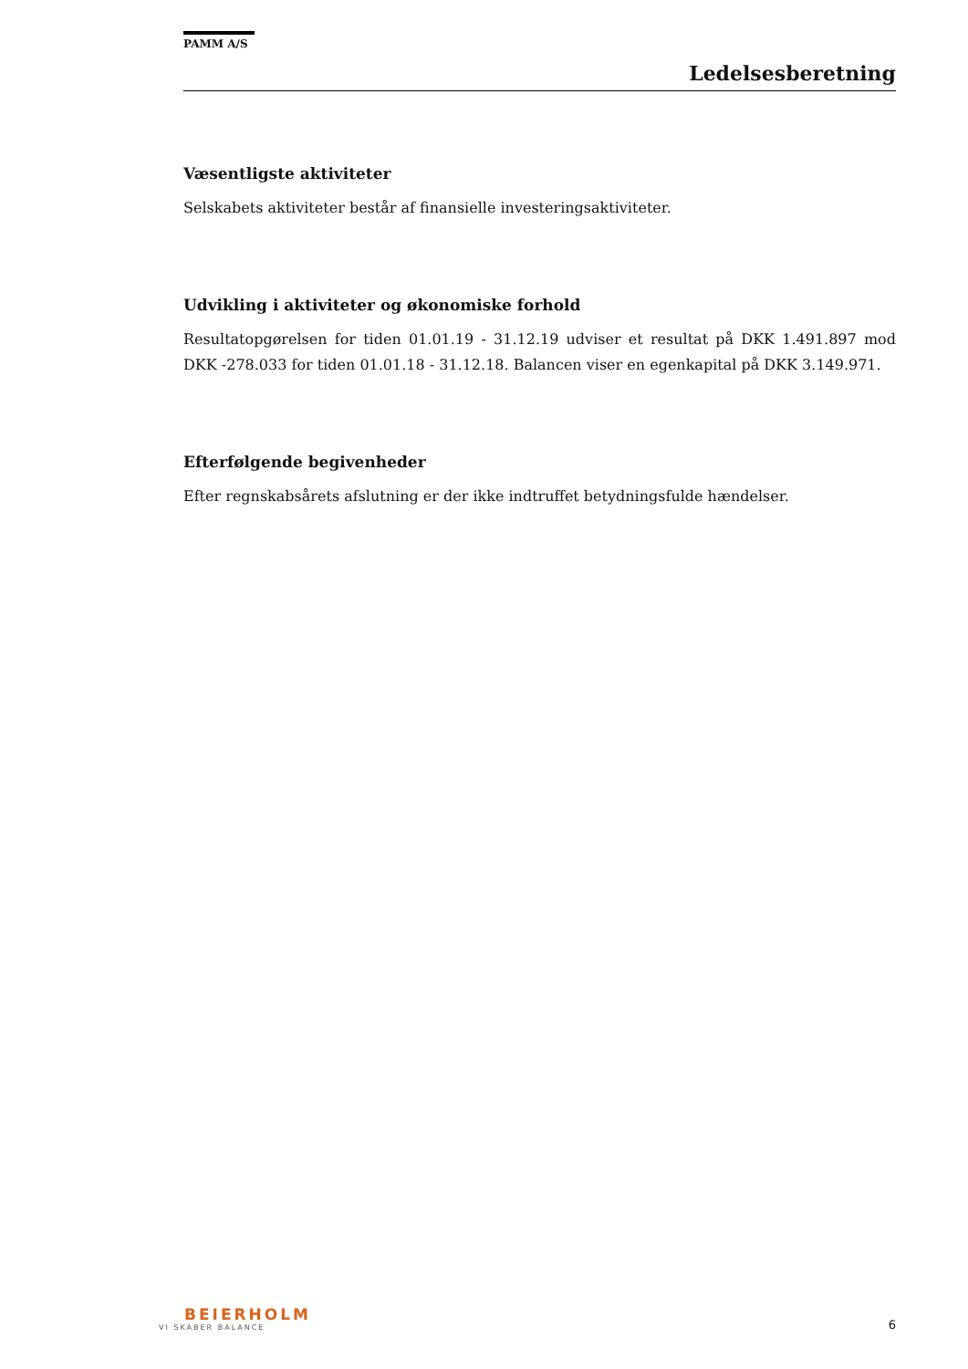PAMM A/S
Ledelsesberetning
Væsentligste aktiviteter
Selskabets aktiviteter består af finansielle investeringsaktiviteter.
Udvikling i aktiviteter og økonomiske forhold
Resultatopgørelsen for tiden 01.01.19 - 31.12.19 udviser et resultat på DKK 1.491.897 mod DKK -278.033 for tiden 01.01.18 - 31.12.18. Balancen viser en egenkapital på DKK 3.149.971.
Efterfølgende begivenheder
Efter regnskabsårets afslutning er der ikke indtruffet betydningsfulde hændelser.
BEIERHOLM
VI SKABER BALANCE
6